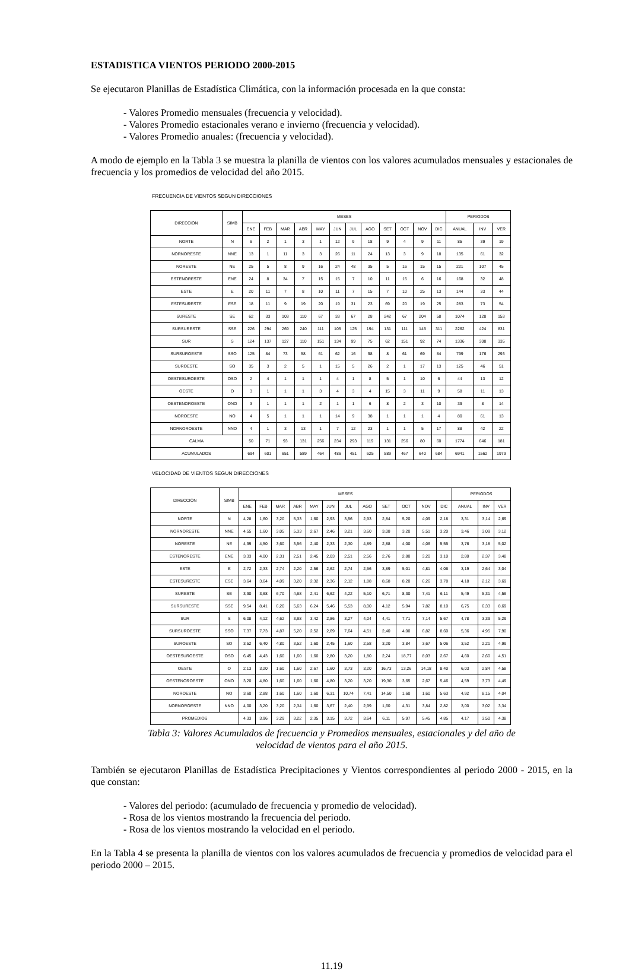ESTADISTICA VIENTOS PERIODO 2000-2015
Se ejecutaron Planillas de Estadística Climática, con la información procesada en la que consta:
- Valores Promedio mensuales (frecuencia y velocidad).
- Valores Promedio estacionales verano e invierno (frecuencia y velocidad).
- Valores Promedio anuales: (frecuencia y velocidad).
A modo de ejemplo en la Tabla 3 se muestra la planilla de vientos con los valores acumulados mensuales y estacionales de frecuencia y los promedios de velocidad del año 2015.
FRECUENCIA DE VIENTOS SEGUN DIRECCIONES
| DIRECCIÓN | SIMB | MESES | | | | | | | | | | | | PERIODOS | | |
| --- | --- | --- | --- | --- | --- | --- | --- | --- | --- | --- | --- | --- | --- | --- | --- | --- |
| | | ENE | FEB | MAR | ABR | MAY | JUN | JUL | AGO | SET | OCT | NOV | DIC | ANUAL | INV | VER |
| NORTE | N | 6 | 2 | 1 | 3 | 1 | 12 | 9 | 18 | 9 | 4 | 9 | 11 | 85 | 39 | 19 |
| NORNORESTE | NNE | 13 | 1 | 11 | 3 | 3 | 26 | 11 | 24 | 13 | 3 | 9 | 18 | 135 | 61 | 32 |
| NORESTE | NE | 25 | 5 | 8 | 9 | 16 | 24 | 48 | 35 | 5 | 16 | 15 | 15 | 221 | 107 | 45 |
| ESTENORESTE | ENE | 24 | 8 | 34 | 7 | 15 | 15 | 7 | 10 | 11 | 15 | 6 | 16 | 168 | 32 | 48 |
| ESTE | E | 20 | 11 | 7 | 8 | 10 | 11 | 7 | 15 | 7 | 10 | 25 | 13 | 144 | 33 | 44 |
| ESTESURESTE | ESE | 18 | 11 | 9 | 19 | 20 | 19 | 31 | 23 | 69 | 20 | 19 | 25 | 283 | 73 | 54 |
| SURESTE | SE | 62 | 33 | 103 | 110 | 67 | 33 | 67 | 28 | 242 | 67 | 204 | 58 | 1074 | 128 | 153 |
| SURSURESTE | SSE | 226 | 294 | 269 | 240 | 111 | 105 | 125 | 194 | 131 | 111 | 145 | 311 | 2262 | 424 | 831 |
| SUR | S | 124 | 137 | 127 | 110 | 151 | 134 | 99 | 75 | 62 | 151 | 92 | 74 | 1336 | 308 | 335 |
| SURSUROESTE | SSO | 125 | 84 | 73 | 58 | 61 | 62 | 16 | 98 | 8 | 61 | 69 | 84 | 799 | 176 | 293 |
| SUROESTE | SO | 35 | 3 | 2 | 5 | 1 | 15 | 5 | 26 | 2 | 1 | 17 | 13 | 125 | 46 | 51 |
| OESTESUROESTE | OSO | 2 | 4 | 1 | 1 | 1 | 4 | 1 | 8 | 5 | 1 | 10 | 6 | 44 | 13 | 12 |
| OESTE | O | 3 | 1 | 1 | 1 | 3 | 4 | 3 | 4 | 15 | 3 | 11 | 9 | 58 | 11 | 13 |
| OESTENOROESTE | ONO | 3 | 1 | 1 | 1 | 2 | 1 | 1 | 6 | 8 | 2 | 3 | 10 | 39 | 8 | 14 |
| NOROESTE | NO | 4 | 5 | 1 | 1 | 1 | 14 | 9 | 38 | 1 | 1 | 1 | 4 | 80 | 61 | 13 |
| NORNOROESTE | NNO | 4 | 1 | 3 | 13 | 1 | 7 | 12 | 23 | 1 | 1 | 5 | 17 | 88 | 42 | 22 |
| CALMA | | 50 | 71 | 93 | 131 | 256 | 234 | 293 | 119 | 131 | 256 | 80 | 60 | 1774 | 646 | 181 |
| ACUMULADOS | | 694 | 601 | 651 | 589 | 464 | 486 | 451 | 625 | 589 | 467 | 640 | 684 | 6941 | 1562 | 1979 |
VELOCIDAD DE VIENTOS SEGUN DIRECCIONES
| DIRECCIÓN | SIMB | MESES | | | | | | | | | | | | PERIODOS | | |
| --- | --- | --- | --- | --- | --- | --- | --- | --- | --- | --- | --- | --- | --- | --- | --- | --- |
| | | ENE | FEB | MAR | ABR | MAY | JUN | JUL | AGO | SET | OCT | NOV | DIC | ANUAL | INV | VER |
| NORTE | N | 4,28 | 1,60 | 3,20 | 5,33 | 1,60 | 2,93 | 3,56 | 2,93 | 2,84 | 5,20 | 4,09 | 2,18 | 3,31 | 3,14 | 2,69 |
| NORNORESTE | NNE | 4,55 | 1,60 | 3,05 | 5,33 | 2,67 | 2,46 | 3,21 | 3,60 | 3,08 | 3,20 | 5,51 | 3,20 | 3,46 | 3,09 | 3,12 |
| NORESTE | NE | 4,99 | 4,50 | 3,60 | 3,56 | 2,40 | 2,33 | 2,30 | 4,89 | 2,88 | 4,00 | 4,06 | 5,55 | 3,76 | 3,18 | 5,02 |
| ESTENORESTE | ENE | 3,33 | 4,00 | 2,31 | 2,51 | 2,45 | 2,03 | 2,51 | 2,56 | 2,76 | 2,80 | 3,20 | 3,10 | 2,80 | 2,37 | 3,48 |
| ESTE | E | 2,72 | 2,33 | 2,74 | 2,20 | 2,56 | 2,62 | 2,74 | 2,56 | 3,89 | 5,01 | 4,81 | 4,06 | 3,19 | 2,64 | 3,04 |
| ESTESURESTE | ESE | 3,64 | 3,64 | 4,09 | 3,20 | 2,32 | 2,36 | 2,12 | 1,88 | 8,68 | 8,20 | 6,26 | 3,78 | 4,18 | 2,12 | 3,69 |
| SURESTE | SE | 3,90 | 3,68 | 6,70 | 4,68 | 2,41 | 6,62 | 4,22 | 5,10 | 6,71 | 8,30 | 7,41 | 6,11 | 5,49 | 5,31 | 4,56 |
| SURSURESTE | SSE | 9,54 | 8,41 | 6,20 | 5,63 | 6,24 | 5,46 | 5,53 | 8,00 | 4,12 | 5,94 | 7,82 | 8,10 | 6,75 | 6,33 | 8,69 |
| SUR | S | 6,08 | 4,12 | 4,62 | 3,98 | 3,42 | 2,86 | 3,27 | 4,04 | 4,41 | 7,71 | 7,14 | 5,67 | 4,78 | 3,39 | 5,29 |
| SURSUROESTE | SSO | 7,37 | 7,73 | 4,87 | 5,20 | 2,52 | 2,69 | 7,64 | 4,51 | 2,40 | 4,00 | 6,82 | 8,60 | 5,36 | 4,95 | 7,90 |
| SUROESTE | SO | 3,52 | 6,40 | 4,80 | 3,52 | 1,60 | 2,45 | 1,60 | 2,58 | 3,20 | 3,84 | 3,67 | 5,06 | 3,52 | 2,21 | 4,99 |
| OESTESUROESTE | OSO | 6,45 | 4,43 | 1,60 | 1,60 | 1,60 | 2,80 | 3,20 | 1,80 | 2,24 | 18,77 | 8,03 | 2,67 | 4,60 | 2,60 | 4,51 |
| OESTE | O | 2,13 | 3,20 | 1,60 | 1,60 | 2,67 | 1,60 | 3,73 | 3,20 | 16,73 | 13,26 | 14,18 | 8,40 | 6,03 | 2,84 | 4,58 |
| OESTENOROESTE | ONO | 3,20 | 4,80 | 1,60 | 1,60 | 1,60 | 4,80 | 3,20 | 3,20 | 19,30 | 3,65 | 2,67 | 5,46 | 4,59 | 3,73 | 4,49 |
| NOROESTE | NO | 3,60 | 2,88 | 1,60 | 1,60 | 1,60 | 6,31 | 10,74 | 7,41 | 14,50 | 1,60 | 1,60 | 5,63 | 4,92 | 8,15 | 4,04 |
| NORNOROESTE | NNO | 4,00 | 3,20 | 3,20 | 2,34 | 1,60 | 3,67 | 2,40 | 2,99 | 1,60 | 4,31 | 3,84 | 2,82 | 3,00 | 3,02 | 3,34 |
| PROMEDIOS | | 4,33 | 3,96 | 3,29 | 3,22 | 2,35 | 3,15 | 3,72 | 3,64 | 6,11 | 5,97 | 5,45 | 4,85 | 4,17 | 3,50 | 4,38 |
Tabla 3: Valores Acumulados de frecuencia y Promedios mensuales, estacionales y del año de
velocidad de vientos para el año 2015.
También se ejecutaron Planillas de Estadística Precipitaciones y Vientos correspondientes al periodo 2000 - 2015, en la que constan:
- Valores del periodo: (acumulado de frecuencia y promedio de velocidad).
- Rosa de los vientos mostrando la frecuencia del periodo.
- Rosa de los vientos mostrando la velocidad en el periodo.
En la Tabla 4 se presenta la planilla de vientos con los valores acumulados de frecuencia y promedios de velocidad para el periodo 2000 – 2015.
11.19